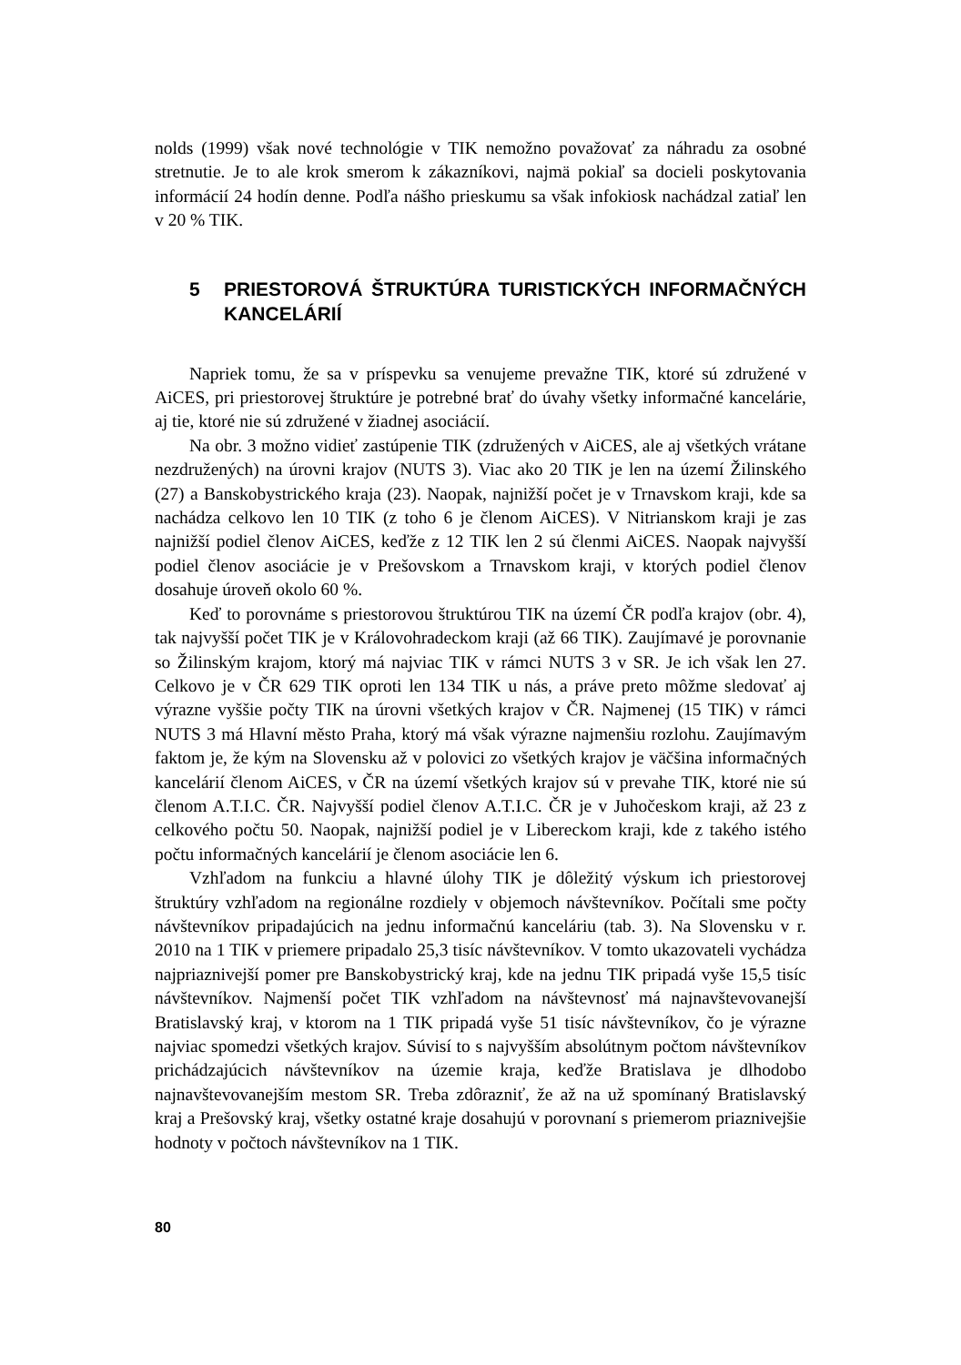nolds (1999) však nové technológie v TIK nemožno považovať za náhradu za osobné stretnutie. Je to ale krok smerom k zákazníkovi, najmä pokiaľ sa docieli poskytovania informácií 24 hodín denne. Podľa nášho prieskumu sa však infokiosk nachádzal zatiaľ len v 20 % TIK.
5 PRIESTOROVÁ ŠTRUKTÚRA TURISTICKÝCH INFORMAČNÝCH KANCELÁRIÍ
Napriek tomu, že sa v príspevku sa venujeme prevažne TIK, ktoré sú združené v AiCES, pri priestorovej štruktúre je potrebné brať do úvahy všetky informačné kancelárie, aj tie, ktoré nie sú združené v žiadnej asociácií.
Na obr. 3 možno vidieť zastúpenie TIK (združených v AiCES, ale aj všetkých vrátane nezdružených) na úrovni krajov (NUTS 3). Viac ako 20 TIK je len na území Žilinského (27) a Banskobystrického kraja (23). Naopak, najnižší počet je v Trnavskom kraji, kde sa nachádza celkovo len 10 TIK (z toho 6 je členom AiCES). V Nitrianskom kraji je zas najnižší podiel členov AiCES, keďže z 12 TIK len 2 sú členmi AiCES. Naopak najvyšší podiel členov asociácie je v Prešovskom a Trnavskom kraji, v ktorých podiel členov dosahuje úroveň okolo 60 %.
Keď to porovnáme s priestorovou štruktúrou TIK na území ČR podľa krajov (obr. 4), tak najvyšší počet TIK je v Královohradeckom kraji (až 66 TIK). Zaujímavé je porovnanie so Žilinským krajom, ktorý má najviac TIK v rámci NUTS 3 v SR. Je ich však len 27. Celkovo je v ČR 629 TIK oproti len 134 TIK u nás, a práve preto môžme sledovať aj výrazne vyššie počty TIK na úrovni všetkých krajov v ČR. Najmenej (15 TIK) v rámci NUTS 3 má Hlavní město Praha, ktorý má však výrazne najmenšiu rozlohu. Zaujímavým faktom je, že kým na Slovensku až v polovici zo všetkých krajov je väčšina informačných kancelárií členom AiCES, v ČR na území všetkých krajov sú v prevahe TIK, ktoré nie sú členom A.T.I.C. ČR. Najvyšší podiel členov A.T.I.C. ČR je v Juhočeskom kraji, až 23 z celkového počtu 50. Naopak, najnižší podiel je v Libereckom kraji, kde z takého istého počtu informačných kancelárií je členom asociácie len 6.
Vzhľadom na funkciu a hlavné úlohy TIK je dôležitý výskum ich priestorovej štruktúry vzhľadom na regionálne rozdiely v objemoch návštevníkov. Počítali sme počty návštevníkov pripadajúcich na jednu informačnú kanceláriu (tab. 3). Na Slovensku v r. 2010 na 1 TIK v priemere pripadalo 25,3 tisíc návštevníkov. V tomto ukazovateli vychádza najpriaznivejší pomer pre Banskobystrický kraj, kde na jednu TIK pripadá vyše 15,5 tisíc návštevníkov. Najmenší počet TIK vzhľadom na návštevnosť má najnavštevovanejší Bratislavský kraj, v ktorom na 1 TIK pripadá vyše 51 tisíc návštevníkov, čo je výrazne najviac spomedzi všetkých krajov. Súvisí to s najvyšším absolútnym počtom návštevníkov prichádzajúcich návštevníkov na územie kraja, keďže Bratislava je dlhodobo najnavštevovanejším mestom SR. Treba zdôrazniť, že až na už spomínaný Bratislavský kraj a Prešovský kraj, všetky ostatné kraje dosahujú v porovnaní s priemerom priaznivejšie hodnoty v počtoch návštevníkov na 1 TIK.
80